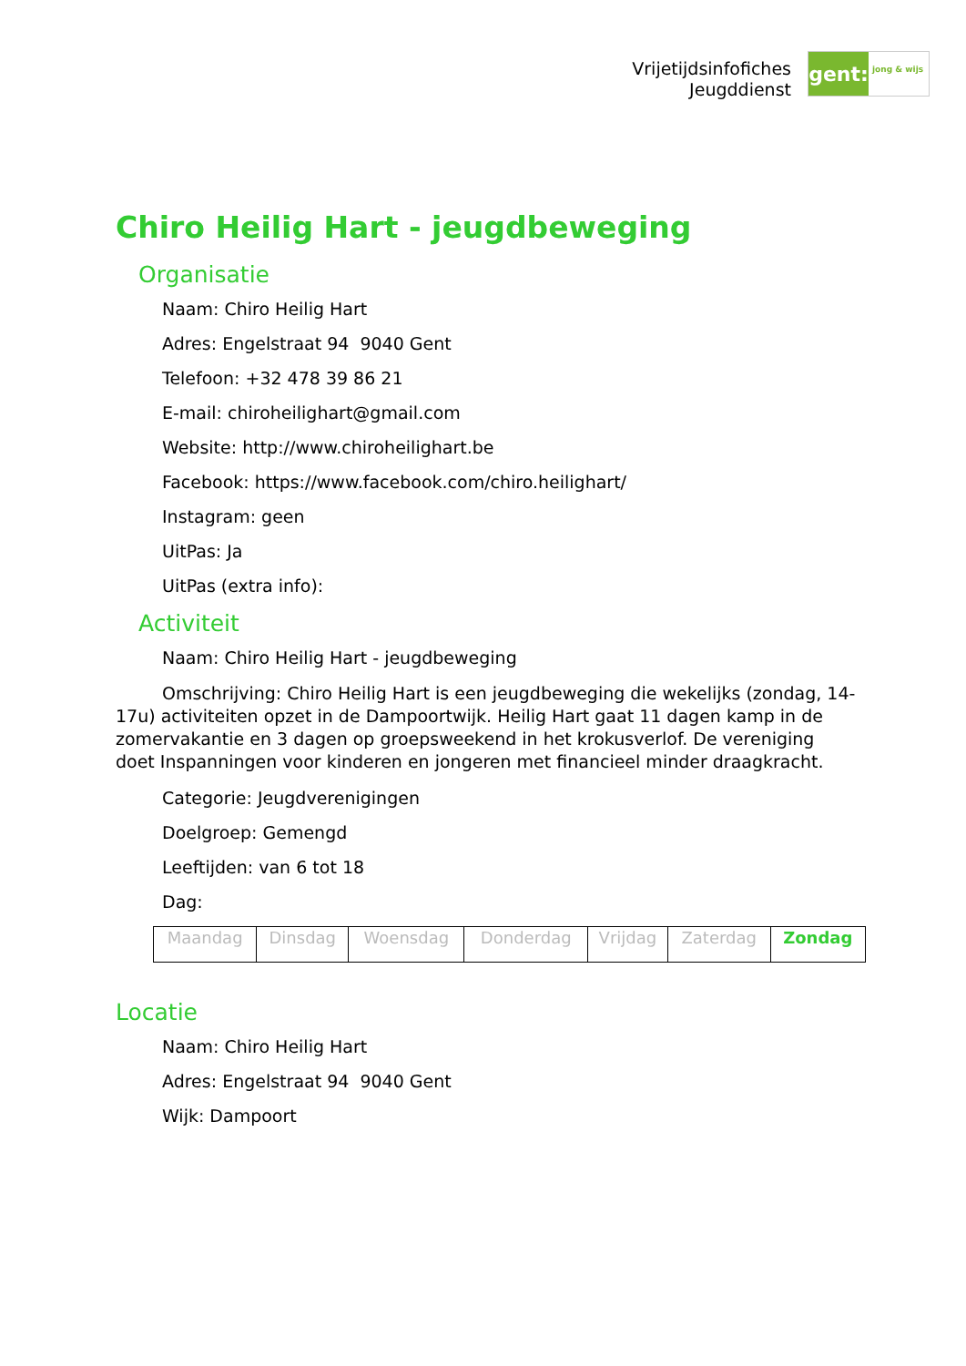Vrijetijdsinfofiches
Jeugddienst
gent:
jong & wijs
Chiro Heilig Hart - jeugdbeweging
Organisatie
Naam: Chiro Heilig Hart
Adres: Engelstraat 94 9040 Gent
Telefoon: +32 478 39 86 21
E-mail: chiroheilighart@gmail.com
Website: http://www.chiroheilighart.be
Facebook: https://www.facebook.com/chiro.heilighart/
Instagram: geen
UitPas: Ja
UitPas (extra info):
Activiteit
Naam: Chiro Heilig Hart - jeugdbeweging
Omschrijving: Chiro Heilig Hart is een jeugdbeweging die wekelijks (zondag, 14-17u) activiteiten opzet in de Dampoortwijk. Heilig Hart gaat 11 dagen kamp in de zomervakantie en 3 dagen op groepsweekend in het krokusverlof. De vereniging doet Inspanningen voor kinderen en jongeren met financieel minder draagkracht.
Categorie: Jeugdverenigingen
Doelgroep: Gemengd
Leeftijden: van 6 tot 18
Dag:
| Maandag | Dinsdag | Woensdag | Donderdag | Vrijdag | Zaterdag | Zondag |
Locatie
Naam: Chiro Heilig Hart
Adres: Engelstraat 94 9040 Gent
Wijk: Dampoort